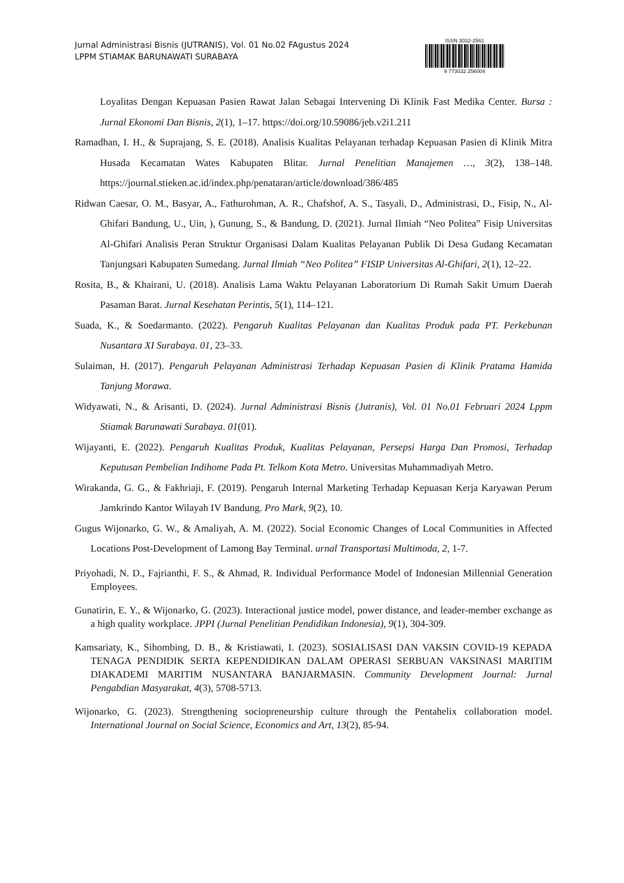Jurnal Administrasi Bisnis (JUTRANIS), Vol. 01 No.02 FAgustus 2024
LPPM STIAMAK BARUNAWATI SURABAYA
ISSN 3032-2561
9 773032 256004
Loyalitas Dengan Kepuasan Pasien Rawat Jalan Sebagai Intervening Di Klinik Fast Medika Center. Bursa : Jurnal Ekonomi Dan Bisnis, 2(1), 1–17. https://doi.org/10.59086/jeb.v2i1.211
Ramadhan, I. H., & Suprajang, S. E. (2018). Analisis Kualitas Pelayanan terhadap Kepuasan Pasien di Klinik Mitra Husada Kecamatan Wates Kabupaten Blitar. Jurnal Penelitian Manajemen …, 3(2), 138–148. https://journal.stieken.ac.id/index.php/penataran/article/download/386/485
Ridwan Caesar, O. M., Basyar, A., Fathurohman, A. R., Chafshof, A. S., Tasyali, D., Administrasi, D., Fisip, N., Al-Ghifari Bandung, U., Uin, ), Gunung, S., & Bandung, D. (2021). Jurnal Ilmiah “Neo Politea” Fisip Universitas Al-Ghifari Analisis Peran Struktur Organisasi Dalam Kualitas Pelayanan Publik Di Desa Gudang Kecamatan Tanjungsari Kabupaten Sumedang. Jurnal Ilmiah “Neo Politea” FISIP Universitas Al-Ghifari, 2(1), 12–22.
Rosita, B., & Khairani, U. (2018). Analisis Lama Waktu Pelayanan Laboratorium Di Rumah Sakit Umum Daerah Pasaman Barat. Jurnal Kesehatan Perintis, 5(1), 114–121.
Suada, K., & Soedarmanto. (2022). Pengaruh Kualitas Pelayanan dan Kualitas Produk pada PT. Perkebunan Nusantara XI Surabaya. 01, 23–33.
Sulaiman, H. (2017). Pengaruh Pelayanan Administrasi Terhadap Kepuasan Pasien di Klinik Pratama Hamida Tanjung Morawa.
Widyawati, N., & Arisanti, D. (2024). Jurnal Administrasi Bisnis (Jutranis), Vol. 01 No.01 Februari 2024 Lppm Stiamak Barunawati Surabaya. 01(01).
Wijayanti, E. (2022). Pengaruh Kualitas Produk, Kualitas Pelayanan, Persepsi Harga Dan Promosi, Terhadap Keputusan Pembelian Indihome Pada Pt. Telkom Kota Metro. Universitas Muhammadiyah Metro.
Wirakanda, G. G., & Fakhriaji, F. (2019). Pengaruh Internal Marketing Terhadap Kepuasan Kerja Karyawan Perum Jamkrindo Kantor Wilayah IV Bandung. Pro Mark, 9(2), 10.
Gugus Wijonarko, G. W., & Amaliyah, A. M. (2022). Social Economic Changes of Local Communities in Affected Locations Post-Development of Lamong Bay Terminal. urnal Transportasi Multimoda, 2, 1-7.
Priyohadi, N. D., Fajrianthi, F. S., & Ahmad, R. Individual Performance Model of Indonesian Millennial Generation Employees.
Gunatirin, E. Y., & Wijonarko, G. (2023). Interactional justice model, power distance, and leader-member exchange as a high quality workplace. JPPI (Jurnal Penelitian Pendidikan Indonesia), 9(1), 304-309.
Kamsariaty, K., Sihombing, D. B., & Kristiawati, I. (2023). SOSIALISASI DAN VAKSIN COVID-19 KEPADA TENAGA PENDIDIK SERTA KEPENDIDIKAN DALAM OPERASI SERBUAN VAKSINASI MARITIM DIAKADEMI MARITIM NUSANTARA BANJARMASIN. Community Development Journal: Jurnal Pengabdian Masyarakat, 4(3), 5708-5713.
Wijonarko, G. (2023). Strengthening sociopreneurship culture through the Pentahelix collaboration model. International Journal on Social Science, Economics and Art, 13(2), 85-94.